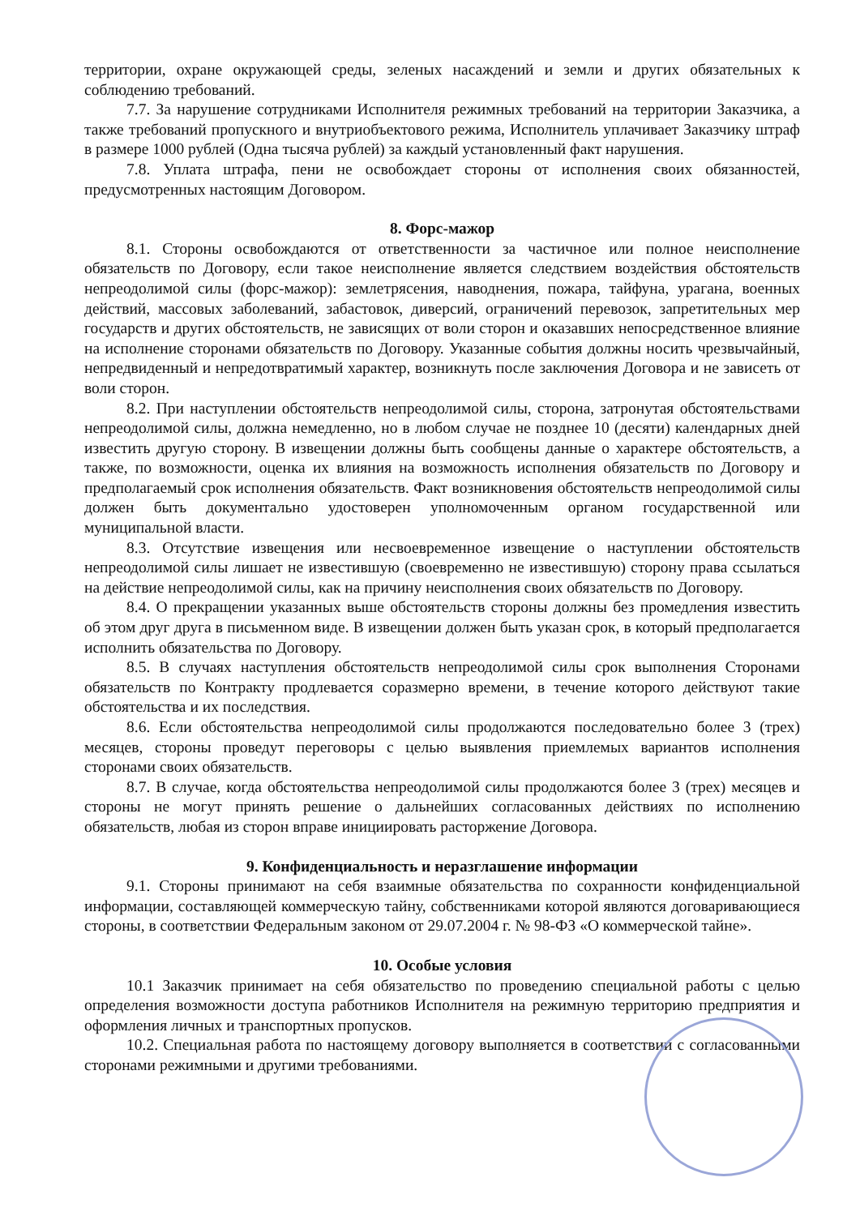территории, охране окружающей среды, зеленых насаждений и земли и других обязательных к соблюдению требований.
7.7. За нарушение сотрудниками Исполнителя режимных требований на территории Заказчика, а также требований пропускного и внутриобъектового режима, Исполнитель уплачивает Заказчику штраф в размере 1000 рублей (Одна тысяча рублей) за каждый установленный факт нарушения.
7.8. Уплата штрафа, пени не освобождает стороны от исполнения своих обязанностей, предусмотренных настоящим Договором.
8. Форс-мажор
8.1. Стороны освобождаются от ответственности за частичное или полное неисполнение обязательств по Договору, если такое неисполнение является следствием воздействия обстоятельств непреодолимой силы (форс-мажор): землетрясения, наводнения, пожара, тайфуна, урагана, военных действий, массовых заболеваний, забастовок, диверсий, ограничений перевозок, запретительных мер государств и других обстоятельств, не зависящих от воли сторон и оказавших непосредственное влияние на исполнение сторонами обязательств по Договору. Указанные события должны носить чрезвычайный, непредвиденный и непредотвратимый характер, возникнуть после заключения Договора и не зависеть от воли сторон.
8.2. При наступлении обстоятельств непреодолимой силы, сторона, затронутая обстоятельствами непреодолимой силы, должна немедленно, но в любом случае не позднее 10 (десяти) календарных дней известить другую сторону. В извещении должны быть сообщены данные о характере обстоятельств, а также, по возможности, оценка их влияния на возможность исполнения обязательств по Договору и предполагаемый срок исполнения обязательств. Факт возникновения обстоятельств непреодолимой силы должен быть документально удостоверен уполномоченным органом государственной или муниципальной власти.
8.3. Отсутствие извещения или несвоевременное извещение о наступлении обстоятельств непреодолимой силы лишает не известившую (своевременно не известившую) сторону права ссылаться на действие непреодолимой силы, как на причину неисполнения своих обязательств по Договору.
8.4. О прекращении указанных выше обстоятельств стороны должны без промедления известить об этом друг друга в письменном виде. В извещении должен быть указан срок, в который предполагается исполнить обязательства по Договору.
8.5. В случаях наступления обстоятельств непреодолимой силы срок выполнения Сторонами обязательств по Контракту продлевается соразмерно времени, в течение которого действуют такие обстоятельства и их последствия.
8.6. Если обстоятельства непреодолимой силы продолжаются последовательно более 3 (трех) месяцев, стороны проведут переговоры с целью выявления приемлемых вариантов исполнения сторонами своих обязательств.
8.7. В случае, когда обстоятельства непреодолимой силы продолжаются более 3 (трех) месяцев и стороны не могут принять решение о дальнейших согласованных действиях по исполнению обязательств, любая из сторон вправе инициировать расторжение Договора.
9. Конфиденциальность и неразглашение информации
9.1. Стороны принимают на себя взаимные обязательства по сохранности конфиденциальной информации, составляющей коммерческую тайну, собственниками которой являются договаривающиеся стороны, в соответствии Федеральным законом от 29.07.2004 г. № 98-ФЗ «О коммерческой тайне».
10. Особые условия
10.1 Заказчик принимает на себя обязательство по проведению специальной работы с целью определения возможности доступа работников Исполнителя на режимную территорию предприятия и оформления личных и транспортных пропусков.
10.2. Специальная работа по настоящему договору выполняется в соответствии с согласованными сторонами режимными и другими требованиями.